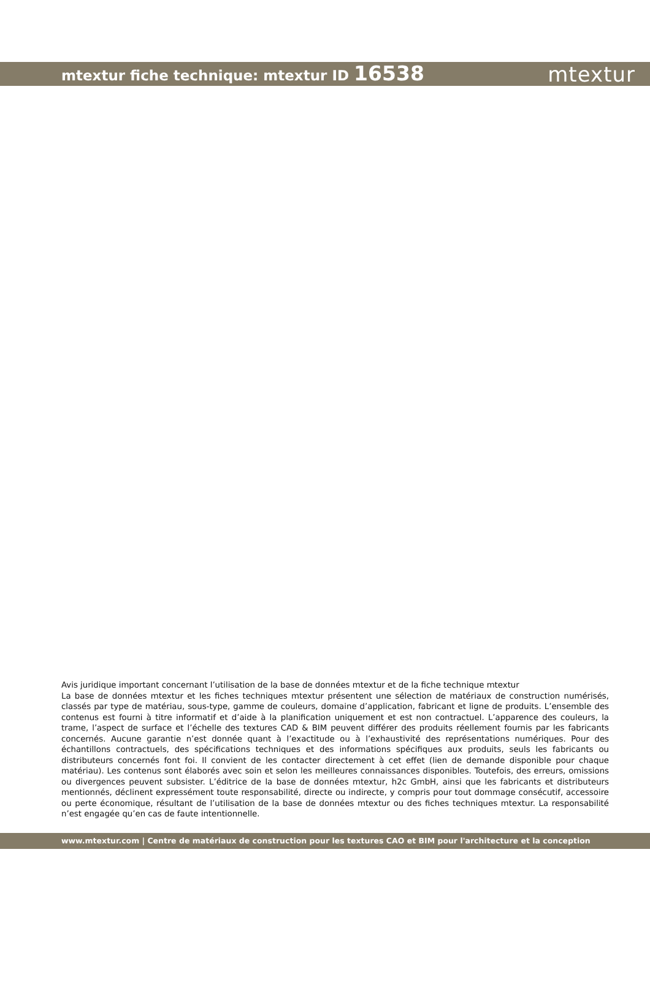mtextur fiche technique: mtextur ID 16538
mtextur
Avis juridique important concernant l’utilisation de la base de données mtextur et de la fiche technique mtextur
La base de données mtextur et les fiches techniques mtextur présentent une sélection de matériaux de construction numérisés, classés par type de matériau, sous-type, gamme de couleurs, domaine d’application, fabricant et ligne de produits. L’ensemble des contenus est fourni à titre informatif et d’aide à la planification uniquement et est non contractuel. L’apparence des couleurs, la trame, l’aspect de surface et l’échelle des textures CAD & BIM peuvent différer des produits réellement fournis par les fabricants concernés. Aucune garantie n’est donnée quant à l’exactitude ou à l’exhaustivité des représentations numériques. Pour des échantillons contractuels, des spécifications techniques et des informations spécifiques aux produits, seuls les fabricants ou distributeurs concernés font foi. Il convient de les contacter directement à cet effet (lien de demande disponible pour chaque matériau). Les contenus sont élaborés avec soin et selon les meilleures connaissances disponibles. Toutefois, des erreurs, omissions ou divergences peuvent subsister. L’éditrice de la base de données mtextur, h2c GmbH, ainsi que les fabricants et distributeurs mentionnés, déclinent expressément toute responsabilité, directe ou indirecte, y compris pour tout dommage consécutif, accessoire ou perte économique, résultant de l’utilisation de la base de données mtextur ou des fiches techniques mtextur. La responsabilité n’est engagée qu’en cas de faute intentionnelle.
www.mtextur.com | Centre de matériaux de construction pour les textures CAO et BIM pour l'architecture et la conception